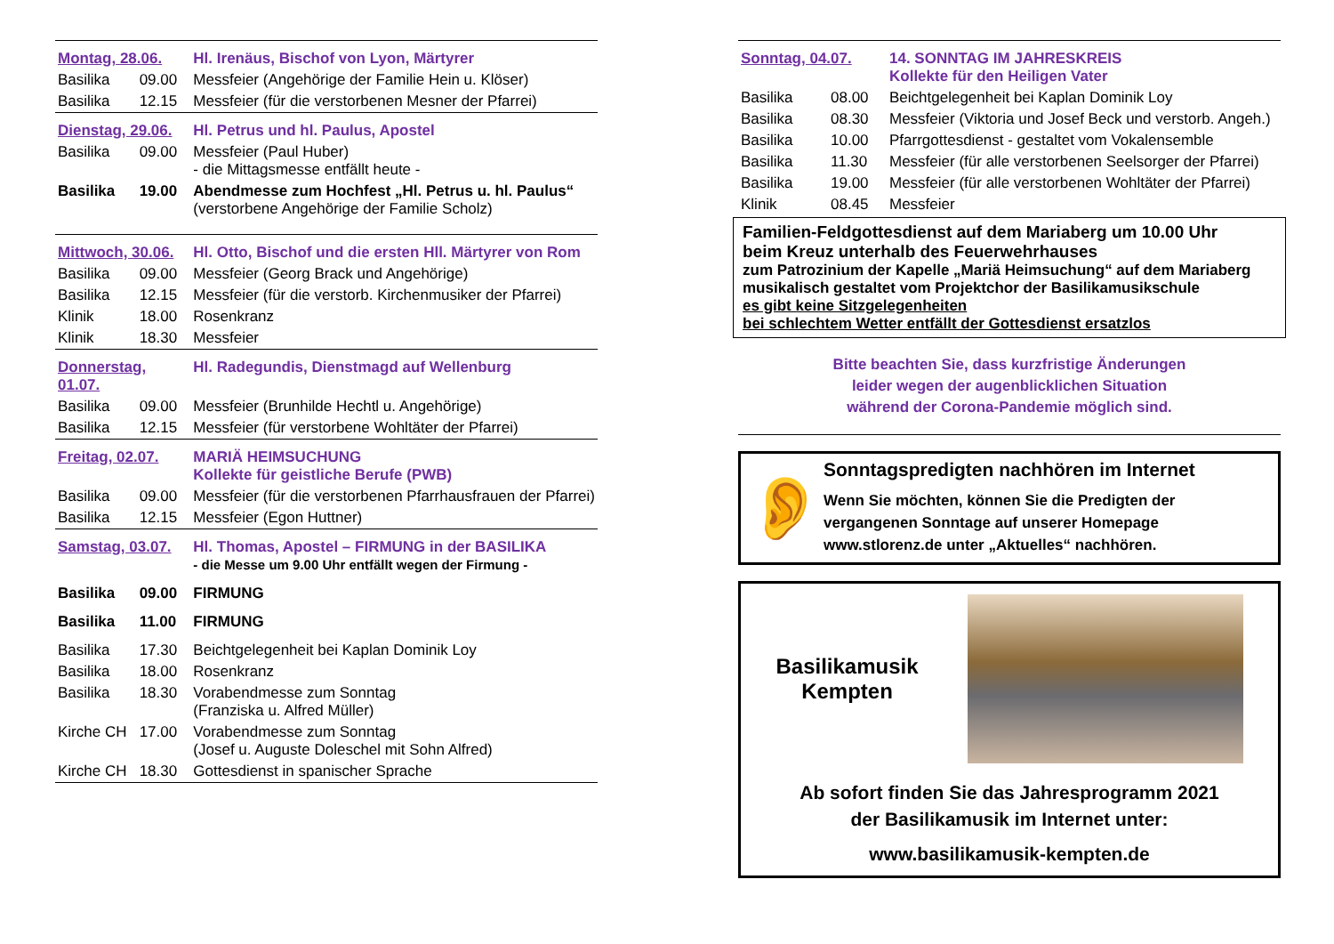| Montag, 28.06. | | Hl. Irenäus, Bischof von Lyon, Märtyrer |
| Basilika | 09.00 | Messfeier (Angehörige der Familie Hein u. Klöser) |
| Basilika | 12.15 | Messfeier (für die verstorbenen Mesner der Pfarrei) |
| Dienstag, 29.06. | | Hl. Petrus und hl. Paulus, Apostel |
| Basilika | 09.00 | Messfeier (Paul Huber) - die Mittagsmesse entfällt heute - |
| Basilika | 19.00 | Abendmesse zum Hochfest „Hl. Petrus u. hl. Paulus“ (verstorbene Angehörige der Familie Scholz) |
| Mittwoch, 30.06. | | Hl. Otto, Bischof und die ersten Hll. Märtyrer von Rom |
| Basilika | 09.00 | Messfeier (Georg Brack und Angehörige) |
| Basilika | 12.15 | Messfeier (für die verstorb. Kirchenmusiker der Pfarrei) |
| Klinik | 18.00 | Rosenkranz |
| Klinik | 18.30 | Messfeier |
| Donnerstag, 01.07. | | Hl. Radegundis, Dienstmagd auf Wellenburg |
| Basilika | 09.00 | Messfeier (Brunhilde Hechtl u. Angehörige) |
| Basilika | 12.15 | Messfeier (für verstorbene Wohltäter der Pfarrei) |
| Freitag, 02.07. | | MARIÄ HEIMSUCHUNG Kollekte für geistliche Berufe (PWB) |
| Basilika | 09.00 | Messfeier (für die verstorbenen Pfarrhausfrauen der Pfarrei) |
| Basilika | 12.15 | Messfeier (Egon Huttner) |
| Samstag, 03.07. | | Hl. Thomas, Apostel – FIRMUNG in der BASILIKA - die Messe um 9.00 Uhr entfällt wegen der Firmung - |
| Basilika | 09.00 | FIRMUNG |
| Basilika | 11.00 | FIRMUNG |
| Basilika | 17.30 | Beichtgelegenheit bei Kaplan Dominik Loy |
| Basilika | 18.00 | Rosenkranz |
| Basilika | 18.30 | Vorabendmesse zum Sonntag (Franziska u. Alfred Müller) |
| Kirche CH | 17.00 | Vorabendmesse zum Sonntag (Josef u. Auguste Doleschel mit Sohn Alfred) |
| Kirche CH | 18.30 | Gottesdienst in spanischer Sprache |
| Sonntag, 04.07. | | 14. SONNTAG IM JAHRESKREIS Kollekte für den Heiligen Vater |
| Basilika | 08.00 | Beichtgelegenheit bei Kaplan Dominik Loy |
| Basilika | 08.30 | Messfeier (Viktoria und Josef Beck und verstorb. Angeh.) |
| Basilika | 10.00 | Pfarrgottesdienst - gestaltet vom Vokalensemble |
| Basilika | 11.30 | Messfeier (für alle verstorbenen Seelsorger der Pfarrei) |
| Basilika | 19.00 | Messfeier (für alle verstorbenen Wohltäter der Pfarrei) |
| Klinik | 08.45 | Messfeier |
Familien-Feldgottesdienst auf dem Mariaberg um 10.00 Uhr
beim Kreuz unterhalb des Feuerwehrhauses
zum Patrozinium der Kapelle „Mariä Heimsuchung“ auf dem Mariaberg
musikalisch gestaltet vom Projektchor der Basilikamusikschule
es gibt keine Sitzgelegenheiten
bei schlechtem Wetter entfällt der Gottesdienst ersatzlos
Bitte beachten Sie, dass kurzfristige Änderungen
leider wegen der augenblicklichen Situation
während der Corona-Pandemie möglich sind.
👂
Sonntagspredigten nachhören im Internet
Wenn Sie möchten, können Sie die Predigten der vergangenen Sonntage auf unserer Homepage www.stlorenz.de unter „Aktuelles“ nachhören.
Basilikamusik
Kempten
Ab sofort finden Sie das Jahresprogramm 2021
der Basilikamusik im Internet unter:
www.basilikamusik-kempten.de